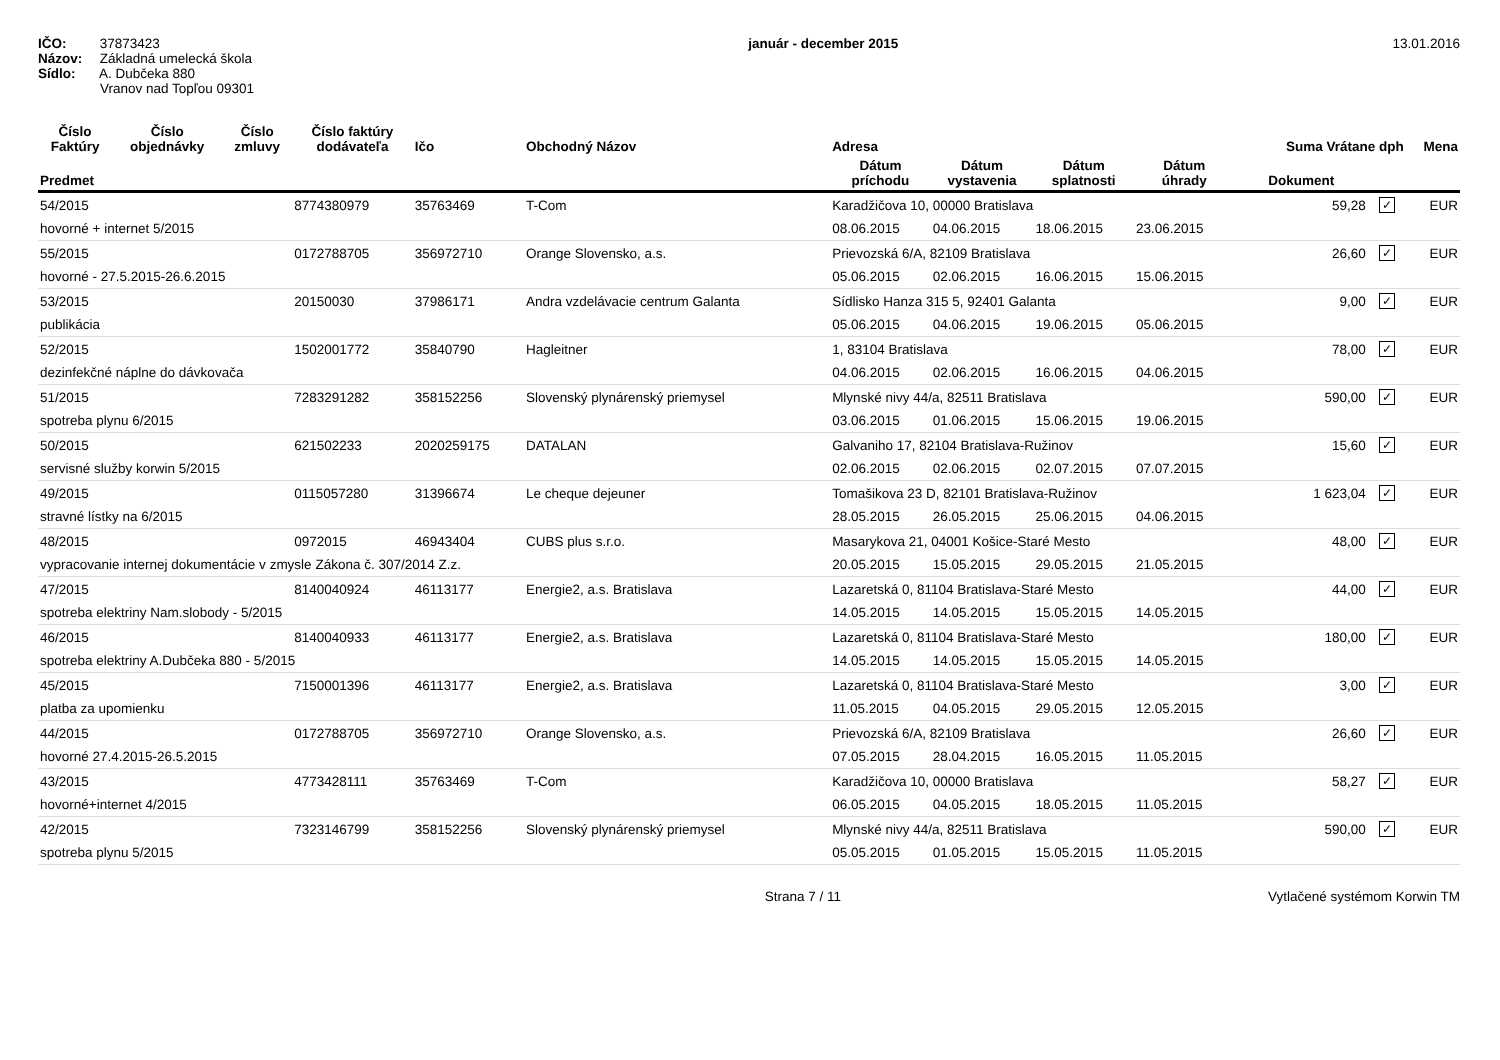IČO: 37873423
Názov: Základná umelecká škola
Sídlo: A. Dubčeka 880
Vranov nad Topľou 09301
január - december 2015 13.01.2016
| Číslo Faktúry | Číslo objednávky | Číslo zmluvy | Číslo faktúry dodávateľa | Ičo | Obchodný Názov | Adresa | | | | Suma Vrátane dph | | Mena |
| --- | --- | --- | --- | --- | --- | --- | --- | --- | --- | --- | --- | --- |
| Predmet | | | | | | Dátum príchodu | Dátum vystavenia | Dátum splatnosti | Dátum úhrady | Dokument | | |
| 54/2015 | | | 8774380979 | 35763469 | T-Com | Karadžičova 10, 00000 Bratislava | | | | 59,28 | ✓ | EUR |
| hovorné + internet 5/2015 | | | | | | 08.06.2015 | 04.06.2015 | 18.06.2015 | 23.06.2015 | | | |
| 55/2015 | | | 0172788705 | 356972710 | Orange Slovensko, a.s. | Prievozská 6/A, 82109 Bratislava | | | | 26,60 | ✓ | EUR |
| hovorné - 27.5.2015-26.6.2015 | | | | | | 05.06.2015 | 02.06.2015 | 16.06.2015 | 15.06.2015 | | | |
| 53/2015 | | | 20150030 | 37986171 | Andra vzdelávacie centrum Galanta | Sídlisko Hanza 315 5, 92401 Galanta | | | | 9,00 | ✓ | EUR |
| publikácia | | | | | | 05.06.2015 | 04.06.2015 | 19.06.2015 | 05.06.2015 | | | |
| 52/2015 | | | 1502001772 | 35840790 | Hagleitner | 1, 83104 Bratislava | | | | 78,00 | ✓ | EUR |
| dezinfekčné náplne do dávkovača | | | | | | 04.06.2015 | 02.06.2015 | 16.06.2015 | 04.06.2015 | | | |
| 51/2015 | | | 7283291282 | 358152256 | Slovenský plynárenský priemysel | Mlynské nivy 44/a, 82511 Bratislava | | | | 590,00 | ✓ | EUR |
| spotreba plynu 6/2015 | | | | | | 03.06.2015 | 01.06.2015 | 15.06.2015 | 19.06.2015 | | | |
| 50/2015 | | | 621502233 | 2020259175 | DATALAN | Galvaniho 17, 82104 Bratislava-Ružinov | | | | 15,60 | ✓ | EUR |
| servisné služby korwin 5/2015 | | | | | | 02.06.2015 | 02.06.2015 | 02.07.2015 | 07.07.2015 | | | |
| 49/2015 | | | 0115057280 | 31396674 | Le cheque dejeuner | Tomašikova 23 D, 82101 Bratislava-Ružinov | | | | 1 623,04 | ✓ | EUR |
| stravné lístky na 6/2015 | | | | | | 28.05.2015 | 26.05.2015 | 25.06.2015 | 04.06.2015 | | | |
| 48/2015 | | | 0972015 | 46943404 | CUBS plus s.r.o. | Masarykova 21, 04001 Košice-Staré Mesto | | | | 48,00 | ✓ | EUR |
| vypracovanie internej dokumentácie v zmysle Zákona č. 307/2014 Z.z. | | | | | | 20.05.2015 | 15.05.2015 | 29.05.2015 | 21.05.2015 | | | |
| 47/2015 | | | 8140040924 | 46113177 | Energie2, a.s. Bratislava | Lazaretská 0, 81104 Bratislava-Staré Mesto | | | | 44,00 | ✓ | EUR |
| spotreba elektriny Nam.slobody - 5/2015 | | | | | | 14.05.2015 | 14.05.2015 | 15.05.2015 | 14.05.2015 | | | |
| 46/2015 | | | 8140040933 | 46113177 | Energie2, a.s. Bratislava | Lazaretská 0, 81104 Bratislava-Staré Mesto | | | | 180,00 | ✓ | EUR |
| spotreba elektriny A.Dubčeka 880 - 5/2015 | | | | | | 14.05.2015 | 14.05.2015 | 15.05.2015 | 14.05.2015 | | | |
| 45/2015 | | | 7150001396 | 46113177 | Energie2, a.s. Bratislava | Lazaretská 0, 81104 Bratislava-Staré Mesto | | | | 3,00 | ✓ | EUR |
| platba za upomienku | | | | | | 11.05.2015 | 04.05.2015 | 29.05.2015 | 12.05.2015 | | | |
| 44/2015 | | | 0172788705 | 356972710 | Orange Slovensko, a.s. | Prievozská 6/A, 82109 Bratislava | | | | 26,60 | ✓ | EUR |
| hovorné 27.4.2015-26.5.2015 | | | | | | 07.05.2015 | 28.04.2015 | 16.05.2015 | 11.05.2015 | | | |
| 43/2015 | | | 4773428111 | 35763469 | T-Com | Karadžičova 10, 00000 Bratislava | | | | 58,27 | ✓ | EUR |
| hovorné+internet 4/2015 | | | | | | 06.05.2015 | 04.05.2015 | 18.05.2015 | 11.05.2015 | | | |
| 42/2015 | | | 7323146799 | 358152256 | Slovenský plynárenský priemysel | Mlynské nivy 44/a, 82511 Bratislava | | | | 590,00 | ✓ | EUR |
| spotreba plynu 5/2015 | | | | | | 05.05.2015 | 01.05.2015 | 15.05.2015 | 11.05.2015 | | | |
Strana 7 / 11 Vytlačené systémom Korwin TM